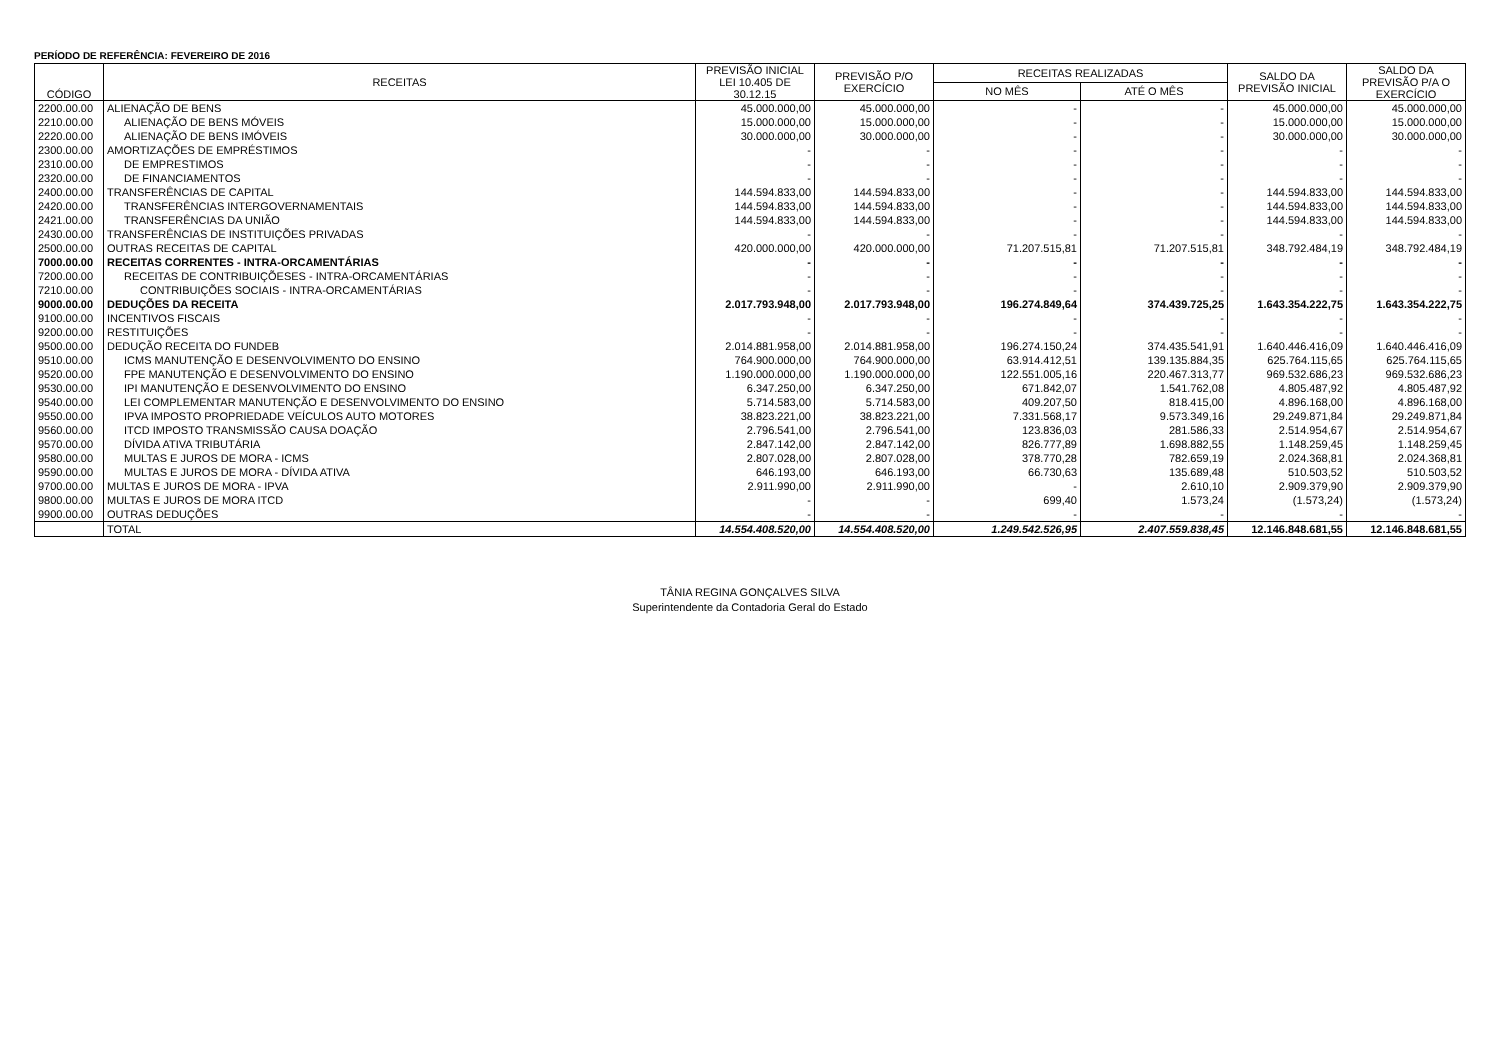PERÍODO DE REFERÊNCIA: FEVEREIRO DE 2016
| CÓDIGO | RECEITAS | PREVISÃO INICIAL LEI 10.405 DE 30.12.15 | PREVISÃO P/O EXERCÍCIO | RECEITAS REALIZADAS | | SALDO DA PREVISÃO INICIAL | SALDO DA PREVISÃO P/A O EXERCÍCIO |
| --- | --- | --- | --- | --- | --- | --- | --- |
| | | | | NO MÊS | ATÉ O MÊS | | |
| 2200.00.00 | ALIENAÇÃO DE BENS | 45.000.000,00 | 45.000.000,00 | - | - | 45.000.000,00 | 45.000.000,00 |
| 2210.00.00 | ALIENAÇÃO DE BENS MÓVEIS | 15.000.000,00 | 15.000.000,00 | - | - | 15.000.000,00 | 15.000.000,00 |
| 2220.00.00 | ALIENAÇÃO DE BENS IMÓVEIS | 30.000.000,00 | 30.000.000,00 | - | - | 30.000.000,00 | 30.000.000,00 |
| 2300.00.00 | AMORTIZAÇÕES DE EMPRÉSTIMOS | - | - | - | - | - | - |
| 2310.00.00 | DE EMPRESTIMOS | - | - | - | - | - | - |
| 2320.00.00 | DE FINANCIAMENTOS | - | - | - | - | - | - |
| 2400.00.00 | TRANSFERÊNCIAS DE CAPITAL | 144.594.833,00 | 144.594.833,00 | - | - | 144.594.833,00 | 144.594.833,00 |
| 2420.00.00 | TRANSFERÊNCIAS INTERGOVERNAMENTAIS | 144.594.833,00 | 144.594.833,00 | - | - | 144.594.833,00 | 144.594.833,00 |
| 2421.00.00 | TRANSFERÊNCIAS DA UNIÃO | 144.594.833,00 | 144.594.833,00 | - | - | 144.594.833,00 | 144.594.833,00 |
| 2430.00.00 | TRANSFERÊNCIAS DE INSTITUIÇÕES PRIVADAS | - | - | - | - | - | - |
| 2500.00.00 | OUTRAS RECEITAS DE CAPITAL | 420.000.000,00 | 420.000.000,00 | 71.207.515,81 | 71.207.515,81 | 348.792.484,19 | 348.792.484,19 |
| 7000.00.00 | RECEITAS CORRENTES - INTRA-ORCAMENTÁRIAS | - | - | - | - | - | - |
| 7200.00.00 | RECEITAS DE CONTRIBUIÇÕESES - INTRA-ORCAMENTÁRIAS | - | - | - | - | - | - |
| 7210.00.00 | CONTRIBUIÇÕES SOCIAIS - INTRA-ORCAMENTÁRIAS | - | - | - | - | - | - |
| 9000.00.00 | DEDUÇÕES DA RECEITA | 2.017.793.948,00 | 2.017.793.948,00 | 196.274.849,64 | 374.439.725,25 | 1.643.354.222,75 | 1.643.354.222,75 |
| 9100.00.00 | INCENTIVOS FISCAIS | - | - | - | - | - | - |
| 9200.00.00 | RESTITUIÇÕES | - | - | - | - | - | - |
| 9500.00.00 | DEDUÇÃO RECEITA DO FUNDEB | 2.014.881.958,00 | 2.014.881.958,00 | 196.274.150,24 | 374.435.541,91 | 1.640.446.416,09 | 1.640.446.416,09 |
| 9510.00.00 | ICMS MANUTENÇÃO E DESENVOLVIMENTO DO ENSINO | 764.900.000,00 | 764.900.000,00 | 63.914.412,51 | 139.135.884,35 | 625.764.115,65 | 625.764.115,65 |
| 9520.00.00 | FPE MANUTENÇÃO E DESENVOLVIMENTO DO ENSINO | 1.190.000.000,00 | 1.190.000.000,00 | 122.551.005,16 | 220.467.313,77 | 969.532.686,23 | 969.532.686,23 |
| 9530.00.00 | IPI MANUTENÇÃO E DESENVOLVIMENTO DO ENSINO | 6.347.250,00 | 6.347.250,00 | 671.842,07 | 1.541.762,08 | 4.805.487,92 | 4.805.487,92 |
| 9540.00.00 | LEI COMPLEMENTAR MANUTENÇÃO E DESENVOLVIMENTO DO ENSINO | 5.714.583,00 | 5.714.583,00 | 409.207,50 | 818.415,00 | 4.896.168,00 | 4.896.168,00 |
| 9550.00.00 | IPVA IMPOSTO PROPRIEDADE VEÍCULOS AUTO MOTORES | 38.823.221,00 | 38.823.221,00 | 7.331.568,17 | 9.573.349,16 | 29.249.871,84 | 29.249.871,84 |
| 9560.00.00 | ITCD IMPOSTO TRANSMISSÃO CAUSA DOAÇÃO | 2.796.541,00 | 2.796.541,00 | 123.836,03 | 281.586,33 | 2.514.954,67 | 2.514.954,67 |
| 9570.00.00 | DÍVIDA ATIVA TRIBUTÁRIA | 2.847.142,00 | 2.847.142,00 | 826.777,89 | 1.698.882,55 | 1.148.259,45 | 1.148.259,45 |
| 9580.00.00 | MULTAS E JUROS DE MORA - ICMS | 2.807.028,00 | 2.807.028,00 | 378.770,28 | 782.659,19 | 2.024.368,81 | 2.024.368,81 |
| 9590.00.00 | MULTAS E JUROS DE MORA - DÍVIDA ATIVA | 646.193,00 | 646.193,00 | 66.730,63 | 135.689,48 | 510.503,52 | 510.503,52 |
| 9700.00.00 | MULTAS E JUROS DE MORA - IPVA | 2.911.990,00 | 2.911.990,00 | - | 2.610,10 | 2.909.379,90 | 2.909.379,90 |
| 9800.00.00 | MULTAS E JUROS DE MORA ITCD | - | - | 699,40 | 1.573,24 | (1.573,24) | (1.573,24) |
| 9900.00.00 | OUTRAS DEDUÇÕES | - | - | - | - | - | - |
| | TOTAL | 14.554.408.520,00 | 14.554.408.520,00 | 1.249.542.526,95 | 2.407.559.838,45 | 12.146.848.681,55 | 12.146.848.681,55 |
TÂNIA REGINA GONÇALVES SILVA
Superintendente da Contadoria Geral do Estado